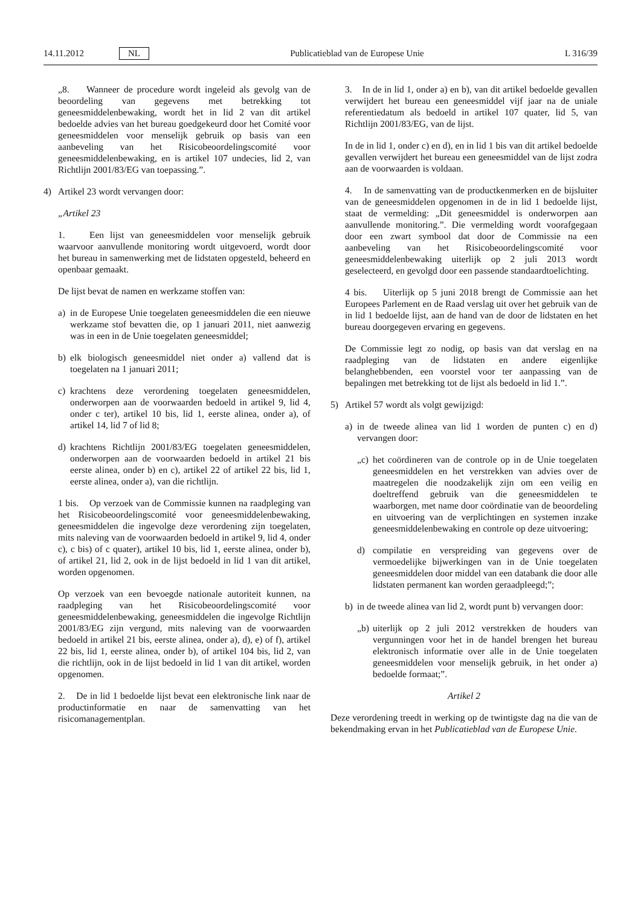14.11.2012 NL Publicatieblad van de Europese Unie L 316/39
„8. Wanneer de procedure wordt ingeleid als gevolg van de beoordeling van gegevens met betrekking tot geneesmiddelenbewaking, wordt het in lid 2 van dit artikel bedoelde advies van het bureau goedgekeurd door het Comité voor geneesmiddelen voor menselijk gebruik op basis van een aanbeveling van het Risicobeoordelingscomité voor geneesmiddelenbewaking, en is artikel 107 undecies, lid 2, van Richtlijn 2001/83/EG van toepassing.”.
4) Artikel 23 wordt vervangen door:
„Artikel 23
1. Een lijst van geneesmiddelen voor menselijk gebruik waarvoor aanvullende monitoring wordt uitgevoerd, wordt door het bureau in samenwerking met de lidstaten opgesteld, beheerd en openbaar gemaakt.
De lijst bevat de namen en werkzame stoffen van:
a) in de Europese Unie toegelaten geneesmiddelen die een nieuwe werkzame stof bevatten die, op 1 januari 2011, niet aanwezig was in een in de Unie toegelaten geneesmiddel;
b) elk biologisch geneesmiddel niet onder a) vallend dat is toegelaten na 1 januari 2011;
c) krachtens deze verordening toegelaten geneesmiddelen, onderworpen aan de voorwaarden bedoeld in artikel 9, lid 4, onder c ter), artikel 10 bis, lid 1, eerste alinea, onder a), of artikel 14, lid 7 of lid 8;
d) krachtens Richtlijn 2001/83/EG toegelaten geneesmiddelen, onderworpen aan de voorwaarden bedoeld in artikel 21 bis eerste alinea, onder b) en c), artikel 22 of artikel 22 bis, lid 1, eerste alinea, onder a), van die richtlijn.
1 bis. Op verzoek van de Commissie kunnen na raadpleging van het Risicobeoordelingscomité voor geneesmiddelenbewaking, geneesmiddelen die ingevolge deze verordening zijn toegelaten, mits naleving van de voorwaarden bedoeld in artikel 9, lid 4, onder c), c bis) of c quater), artikel 10 bis, lid 1, eerste alinea, onder b), of artikel 21, lid 2, ook in de lijst bedoeld in lid 1 van dit artikel, worden opgenomen.
Op verzoek van een bevoegde nationale autoriteit kunnen, na raadpleging van het Risicobeoordelingscomité voor geneesmiddelenbewaking, geneesmiddelen die ingevolge Richtlijn 2001/83/EG zijn vergund, mits naleving van de voorwaarden bedoeld in artikel 21 bis, eerste alinea, onder a), d), e) of f), artikel 22 bis, lid 1, eerste alinea, onder b), of artikel 104 bis, lid 2, van die richtlijn, ook in de lijst bedoeld in lid 1 van dit artikel, worden opgenomen.
2. De in lid 1 bedoelde lijst bevat een elektronische link naar de productinformatie en naar de samenvatting van het risicomanagementplan.
3. In de in lid 1, onder a) en b), van dit artikel bedoelde gevallen verwijdert het bureau een geneesmiddel vijf jaar na de uniale referentiedatum als bedoeld in artikel 107 quater, lid 5, van Richtlijn 2001/83/EG, van de lijst.
In de in lid 1, onder c) en d), en in lid 1 bis van dit artikel bedoelde gevallen verwijdert het bureau een geneesmiddel van de lijst zodra aan de voorwaarden is voldaan.
4. In de samenvatting van de productkenmerken en de bijsluiter van de geneesmiddelen opgenomen in de in lid 1 bedoelde lijst, staat de vermelding: „Dit geneesmiddel is onderworpen aan aanvullende monitoring.”. Die vermelding wordt voorafgegaan door een zwart symbool dat door de Commissie na een aanbeveling van het Risicobeoordelingscomité voor geneesmiddelenbewaking uiterlijk op 2 juli 2013 wordt geselecteerd, en gevolgd door een passende standaardtoelichting.
4 bis. Uiterlijk op 5 juni 2018 brengt de Commissie aan het Europees Parlement en de Raad verslag uit over het gebruik van de in lid 1 bedoelde lijst, aan de hand van de door de lidstaten en het bureau doorgegeven ervaring en gegevens.
De Commissie legt zo nodig, op basis van dat verslag en na raadpleging van de lidstaten en andere eigenlijke belanghebbenden, een voorstel voor ter aanpassing van de bepalingen met betrekking tot de lijst als bedoeld in lid 1.”.
5) Artikel 57 wordt als volgt gewijzigd:
a) in de tweede alinea van lid 1 worden de punten c) en d) vervangen door:
„c) het coördineren van de controle op in de Unie toegelaten geneesmiddelen en het verstrekken van advies over de maatregelen die noodzakelijk zijn om een veilig en doeltreffend gebruik van die geneesmiddelen te waarborgen, met name door coördinatie van de beoordeling en uitvoering van de verplichtingen en systemen inzake geneesmiddelenbewaking en controle op deze uitvoering;
d) compilatie en verspreiding van gegevens over de vermoedelijke bijwerkingen van in de Unie toegelaten geneesmiddelen door middel van een databank die door alle lidstaten permanent kan worden geraadpleegd;”;
b) in de tweede alinea van lid 2, wordt punt b) vervangen door:
„b) uiterlijk op 2 juli 2012 verstrekken de houders van vergunningen voor het in de handel brengen het bureau elektronisch informatie over alle in de Unie toegelaten geneesmiddelen voor menselijk gebruik, in het onder a) bedoelde formaat;”.
Artikel 2
Deze verordening treedt in werking op de twintigste dag na die van de bekendmaking ervan in het Publicatieblad van de Europese Unie.